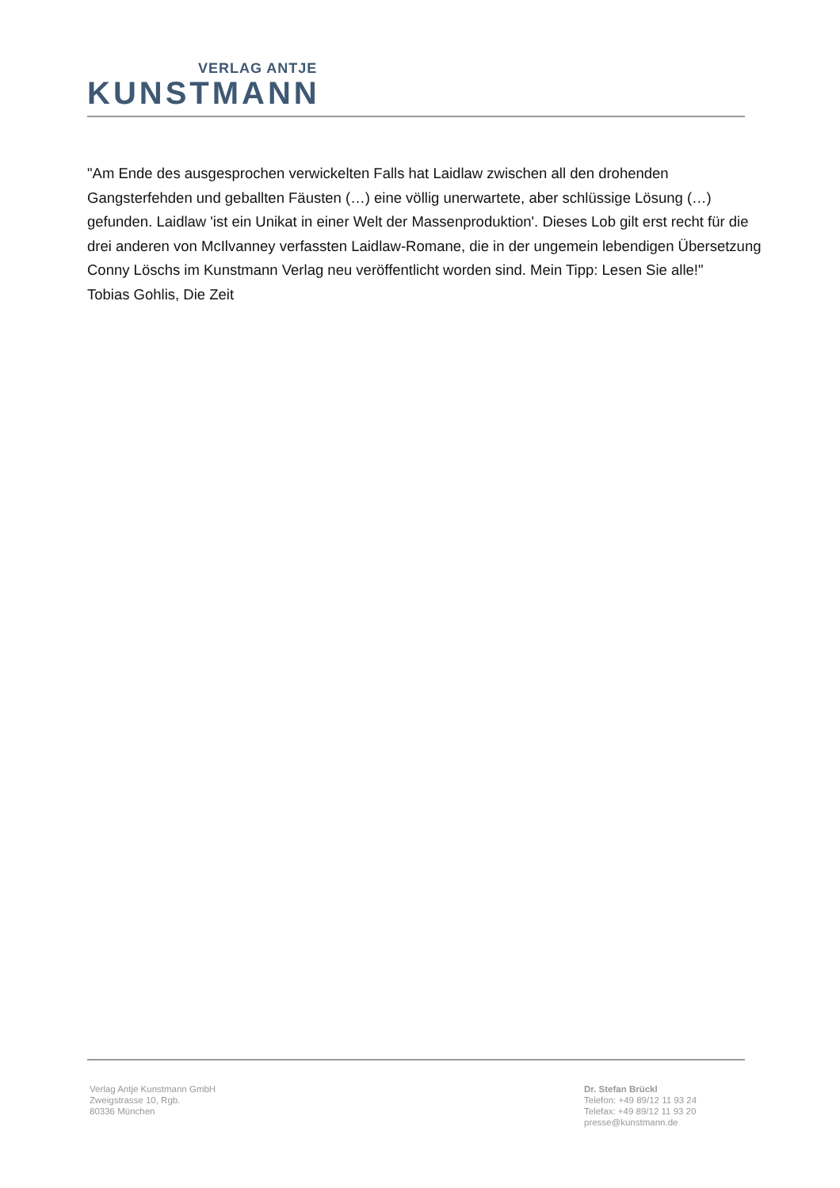VERLAG ANTJE
KUNSTMANN
"Am Ende des ausgesprochen verwickelten Falls hat Laidlaw zwischen all den drohenden Gangsterfehden und geballten Fäusten (…) eine völlig unerwartete, aber schlüssige Lösung (…) gefunden. Laidlaw 'ist ein Unikat in einer Welt der Massenproduktion'. Dieses Lob gilt erst recht für die drei anderen von McIlvanney verfassten Laidlaw-Romane, die in der ungemein lebendigen Übersetzung Conny Löschs im Kunstmann Verlag neu veröffentlicht worden sind. Mein Tipp: Lesen Sie alle!"
Tobias Gohlis, Die Zeit
Verlag Antje Kunstmann GmbH
Zweigstrasse 10, Rgb.
80336 München
Dr. Stefan Brückl
Telefon: +49 89/12 11 93 24
Telefax: +49 89/12 11 93 20
presse@kunstmann.de